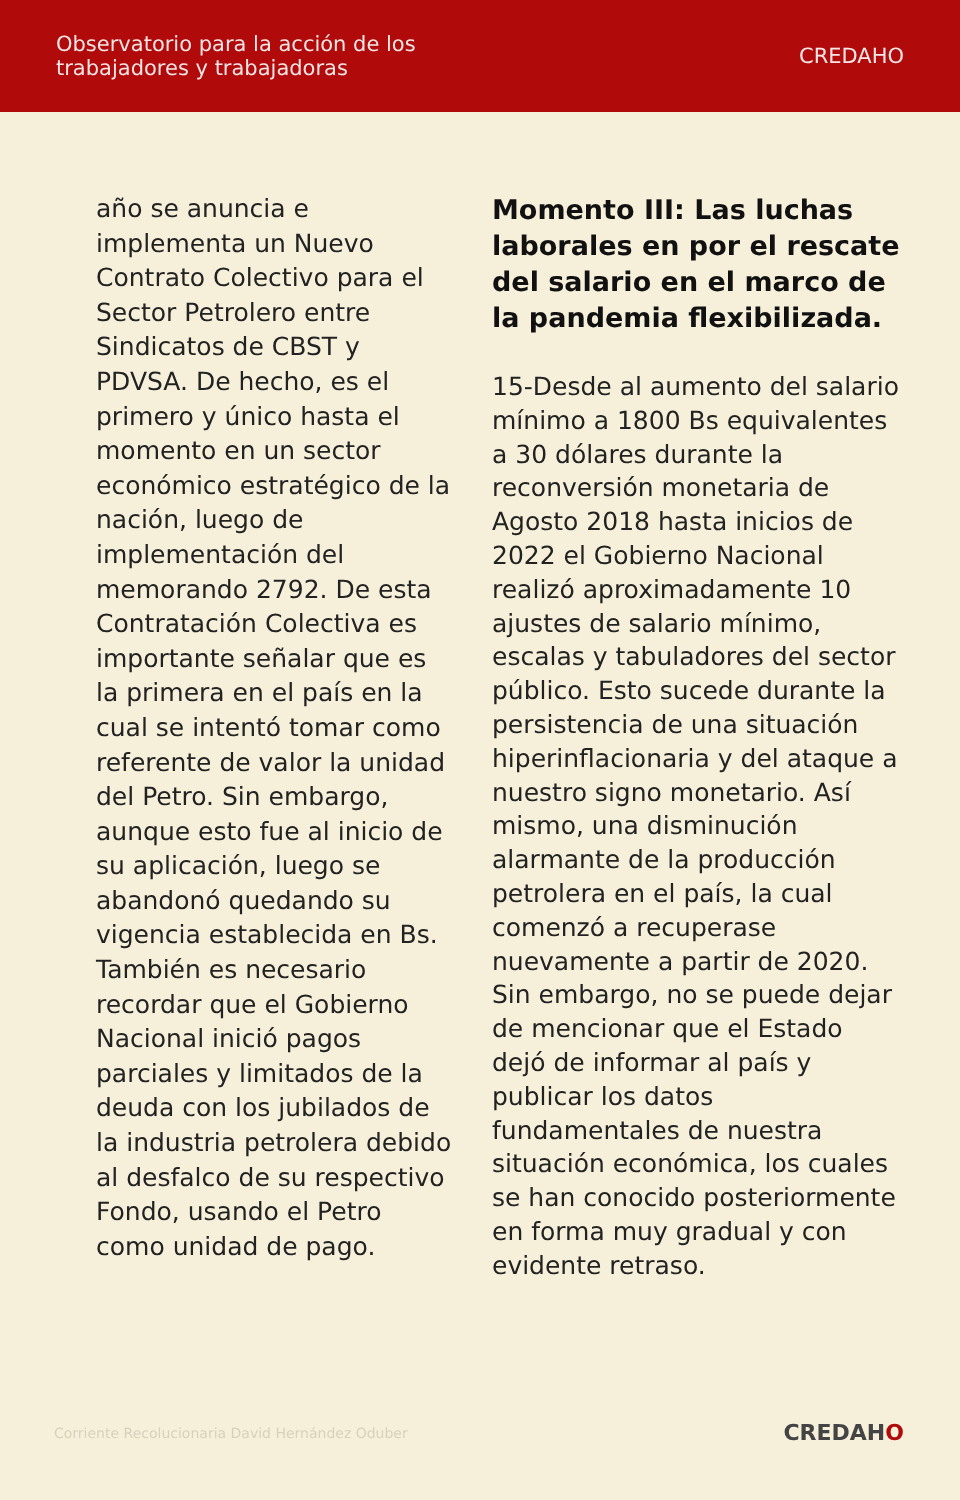Observatorio para la acción de los
trabajadores y trabajadoras
CREDAHO
año se anuncia e implementa un Nuevo Contrato Colectivo para el Sector Petrolero entre Sindicatos de CBST y PDVSA. De hecho, es el primero y único hasta el momento en un sector económico estratégico de la nación, luego de implementación del memorando 2792. De esta Contratación Colectiva es importante señalar que es la primera en el país en la cual se intentó tomar como referente de valor la unidad del Petro. Sin embargo, aunque esto fue al inicio de su aplicación, luego se abandonó quedando su vigencia establecida en Bs. También es necesario recordar que el Gobierno Nacional inició pagos parciales y limitados de la deuda con los jubilados de la industria petrolera debido al desfalco de su respectivo Fondo, usando el Petro como unidad de pago.
Momento III: Las luchas laborales en por el rescate del salario en el marco de la pandemia flexibilizada.
15-Desde al aumento del salario mínimo a 1800 Bs equivalentes a 30 dólares durante la reconversión monetaria de Agosto 2018 hasta inicios de 2022 el Gobierno Nacional realizó aproximadamente 10 ajustes de salario mínimo, escalas y tabuladores del sector público. Esto sucede durante la persistencia de una situación hiperinflacionaria y del ataque a nuestro signo monetario. Así mismo, una disminución alarmante de la producción petrolera en el país, la cual comenzó a recuperase nuevamente a partir de 2020. Sin embargo, no se puede dejar de mencionar que el Estado dejó de informar al país y publicar los datos fundamentales de nuestra situación económica, los cuales se han conocido posteriormente en forma muy gradual y con evidente retraso.
Corriente Recolucionaria David Hernández Oduber
CREDAHO